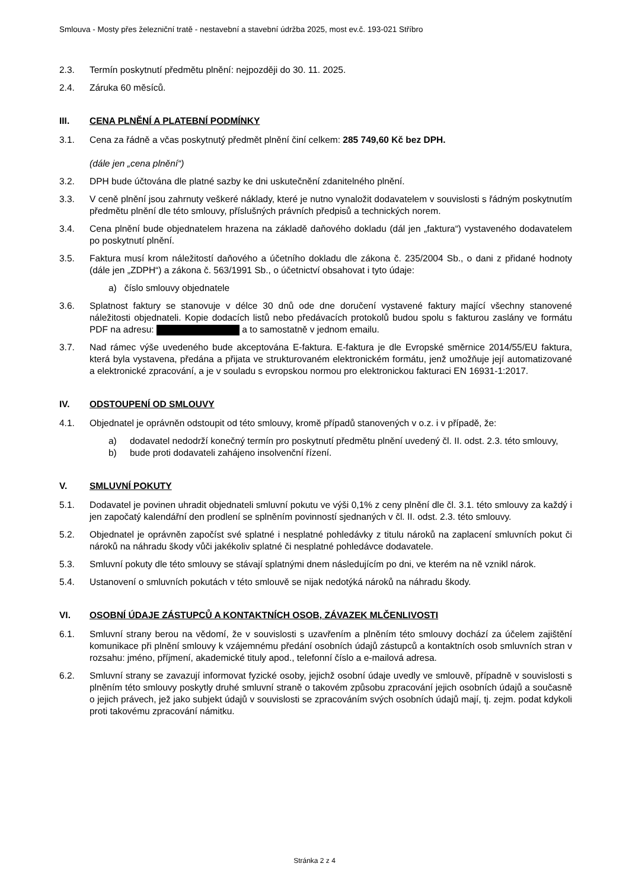Smlouva - Mosty přes železniční tratě - nestavební a stavební údržba 2025, most ev.č. 193-021 Stříbro
2.3. Termín poskytnutí předmětu plnění: nejpozději do 30. 11. 2025.
2.4. Záruka 60 měsíců.
III. CENA PLNĚNÍ A PLATEBNÍ PODMÍNKY
3.1. Cena za řádně a včas poskytnutý předmět plnění činí celkem: 285 749,60 Kč bez DPH.
(dále jen „cena plnění“)
3.2. DPH bude účtována dle platné sazby ke dni uskutečnění zdanitelného plnění.
3.3. V ceně plnění jsou zahrnuty veškeré náklady, které je nutno vynaložit dodavatelem v souvislosti s řádným poskytnutím předmětu plnění dle této smlouvy, příslušných právních předpisů a technických norem.
3.4. Cena plnění bude objednatelem hrazena na základě daňového dokladu (dál jen „faktura“) vystaveného dodavatelem po poskytnutí plnění.
3.5. Faktura musí krom náležitostí daňového a účetního dokladu dle zákona č. 235/2004 Sb., o dani z přidané hodnoty (dále jen „ZDPH“) a zákona č. 563/1991 Sb., o účetnictví obsahovat i tyto údaje:
a) číslo smlouvy objednatele
3.6. Splatnost faktury se stanovuje v délce 30 dnů ode dne doručení vystavené faktury mající všechny stanovené náležitosti objednateli. Kopie dodacích listů nebo předávacích protokolů budou spolu s fakturou zaslány ve formátu PDF na adresu: a to samostatně v jednom emailu.
3.7. Nad rámec výše uvedeného bude akceptována E-faktura. E-faktura je dle Evropské směrnice 2014/55/EU faktura, která byla vystavena, předána a přijata ve strukturovaném elektronickém formátu, jenž umožňuje její automatizované a elektronické zpracování, a je v souladu s evropskou normou pro elektronickou fakturaci EN 16931-1:2017.
IV. ODSTOUPENÍ OD SMLOUVY
4.1. Objednatel je oprávněn odstoupit od této smlouvy, kromě případů stanovených v o.z. i v případě, že:
a) dodavatel nedodrží konečný termín pro poskytnutí předmětu plnění uvedený čl. II. odst. 2.3. této smlouvy,
b) bude proti dodavateli zahájeno insolvenční řízení.
V. SMLUVNÍ POKUTY
5.1. Dodavatel je povinen uhradit objednateli smluvní pokutu ve výši 0,1% z ceny plnění dle čl. 3.1. této smlouvy za každý i jen započatý kalendářní den prodlení se splněním povinností sjednaných v čl. II. odst. 2.3. této smlouvy.
5.2. Objednatel je oprávněn započíst své splatné i nesplatné pohledávky z titulu nároků na zaplacení smluvních pokut či nároků na náhradu škody vůči jakékoliv splatné či nesplatné pohledávce dodavatele.
5.3. Smluvní pokuty dle této smlouvy se stávají splatnými dnem následujícím po dni, ve kterém na ně vznikl nárok.
5.4. Ustanovení o smluvních pokutách v této smlouvě se nijak nedotýká nároků na náhradu škody.
VI. OSOBNÍ ÚDAJE ZÁSTUPCŮ A KONTAKTNÍCH OSOB, ZÁVAZEK MLČENLIVOSTI
6.1. Smluvní strany berou na vědomí, že v souvislosti s uzavřením a plněním této smlouvy dochází za účelem zajištění komunikace při plnění smlouvy k vzájemnému předání osobních údajů zástupců a kontaktních osob smluvních stran v rozsahu: jméno, příjmení, akademické tituly apod., telefonní číslo a e-mailová adresa.
6.2. Smluvní strany se zavazují informovat fyzické osoby, jejichž osobní údaje uvedly ve smlouvě, případně v souvislosti s plněním této smlouvy poskytly druhé smluvní straně o takovém způsobu zpracování jejich osobních údajů a současně o jejich právech, jež jako subjekt údajů v souvislosti se zpracováním svých osobních údajů mají, tj. zejm. podat kdykoli proti takovému zpracování námitku.
Stránka 2 z 4